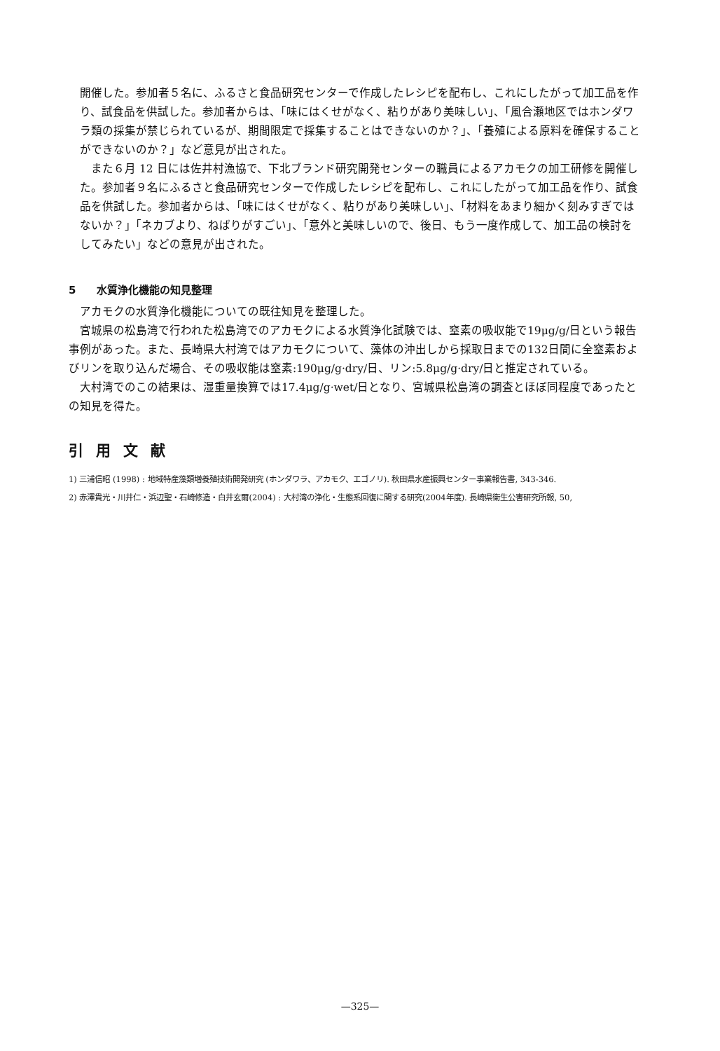開催した。参加者５名に、ふるさと食品研究センターで作成したレシピを配布し、これにしたがって加工品を作り、試食品を供試した。参加者からは、「味にはくせがなく、粘りがあり美味しい」、「風合瀬地区ではホンダワラ類の採集が禁じられているが、期間限定で採集することはできないのか？」、「養殖による原料を確保することができないのか？」など意見が出された。
また６月 12 日には佐井村漁協で、下北ブランド研究開発センターの職員によるアカモクの加工研修を開催した。参加者９名にふるさと食品研究センターで作成したレシピを配布し、これにしたがって加工品を作り、試食品を供試した。参加者からは、「味にはくせがなく、粘りがあり美味しい」、「材料をあまり細かく刻みすぎではないか？」「ネカブより、ねばりがすごい」、「意外と美味しいので、後日、もう一度作成して、加工品の検討をしてみたい」などの意見が出された。
5　　水質浄化機能の知見整理
アカモクの水質浄化機能についての既往知見を整理した。
宮城県の松島湾で行われた松島湾でのアカモクによる水質浄化試験では、窒素の吸収能で19μg/g/日という報告事例があった。また、長崎県大村湾ではアカモクについて、藻体の沖出しから採取日までの132日間に全窒素およびリンを取り込んだ場合、その吸収能は窒素:190μg/g·dry/日、リン:5.8μg/g·dry/日と推定されている。
大村湾でのこの結果は、湿重量換算では17.4μg/g·wet/日となり、宮城県松島湾の調査とほぼ同程度であったとの知見を得た。
引用文献
1) 三浦信昭 (1998) : 地域特産藻類増養殖技術開発研究 (ホンダワラ、アカモク、エゴノリ). 秋田県水産振興センター事業報告書, 343-346.
2) 赤澤貴光・川井仁・浜辺聖・石崎修造・白井玄爾(2004) : 大村湾の浄化・生態系回復に関する研究(2004年度). 長崎県衛生公害研究所報, 50,
—325—